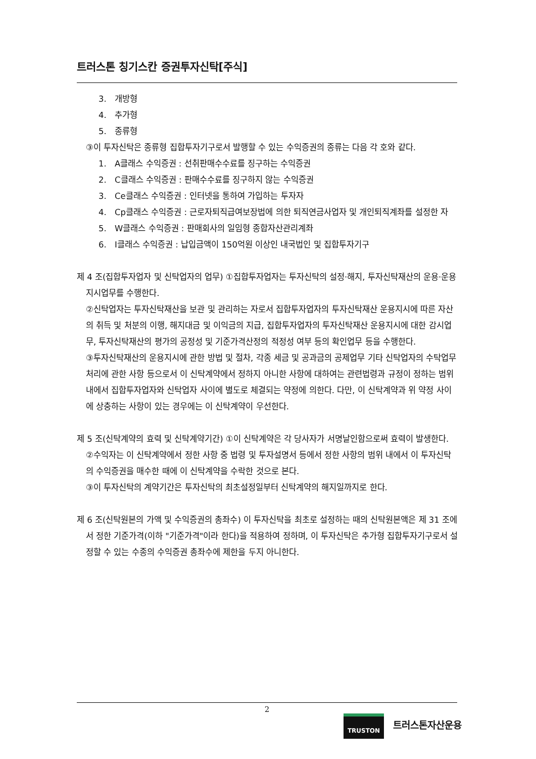트러스톤 칭기스칸 증권투자신탁[주식]
3. 개방형
4. 추가형
5. 종류형
③이 투자신탁은 종류형 집합투자기구로서 발행할 수 있는 수익증권의 종류는 다음 각 호와 같다.
1. A클래스 수익증권 : 선취판매수수료를 징구하는 수익증권
2. C클래스 수익증권 : 판매수수료를 징구하지 않는 수익증권
3. Ce클래스 수익증권 : 인터넷을 통하여 가입하는 투자자
4. Cp클래스 수익증권 : 근로자퇴직급여보장법에 의한 퇴직연금사업자 및 개인퇴직계좌를 설정한 자
5. W클래스 수익증권 : 판매회사의 일임형 종합자산관리계좌
6. I클래스 수익증권 : 납입금액이 150억원 이상인 내국법인 및 집합투자기구
제 4 조(집합투자업자 및 신탁업자의 업무) ①집합투자업자는 투자신탁의 설정·해지, 투자신탁재산의 운용·운용지시업무를 수행한다.
②신탁업자는 투자신탁재산을 보관 및 관리하는 자로서 집합투자업자의 투자신탁재산 운용지시에 따른 자산의 취득 및 처분의 이행, 해지대금 및 이익금의 지급, 집합투자업자의 투자신탁재산 운용지시에 대한 감시업무, 투자신탁재산의 평가의 공정성 및 기준가격산정의 적정성 여부 등의 확인업무 등을 수행한다.
③투자신탁재산의 운용지시에 관한 방법 및 절차, 각종 세금 및 공과금의 공제업무 기타 신탁업자의 수탁업무처리에 관한 사항 등으로서 이 신탁계약에서 정하지 아니한 사항에 대하여는 관련법령과 규정이 정하는 범위 내에서 집합투자업자와 신탁업자 사이에 별도로 체결되는 약정에 의한다. 다만, 이 신탁계약과 위 약정 사이에 상충하는 사항이 있는 경우에는 이 신탁계약이 우선한다.
제 5 조(신탁계약의 효력 및 신탁계약기간) ①이 신탁계약은 각 당사자가 서명날인함으로써 효력이 발생한다.
②수익자는 이 신탁계약에서 정한 사항 중 법령 및 투자설명서 등에서 정한 사항의 범위 내에서 이 투자신탁의 수익증권을 매수한 때에 이 신탁계약을 수락한 것으로 본다.
③이 투자신탁의 계약기간은 투자신탁의 최초설정일부터 신탁계약의 해지일까지로 한다.
제 6 조(신탁원본의 가액 및 수익증권의 총좌수) 이 투자신탁을 최초로 설정하는 때의 신탁원본액은 제 31 조에서 정한 기준가격(이하 "기준가격"이라 한다)을 적용하여 정하며, 이 투자신탁은 추가형 집합투자기구로서 설정할 수 있는 수종의 수익증권 총좌수에 제한을 두지 아니한다.
2
TRUSTON
트러스톤자산운용